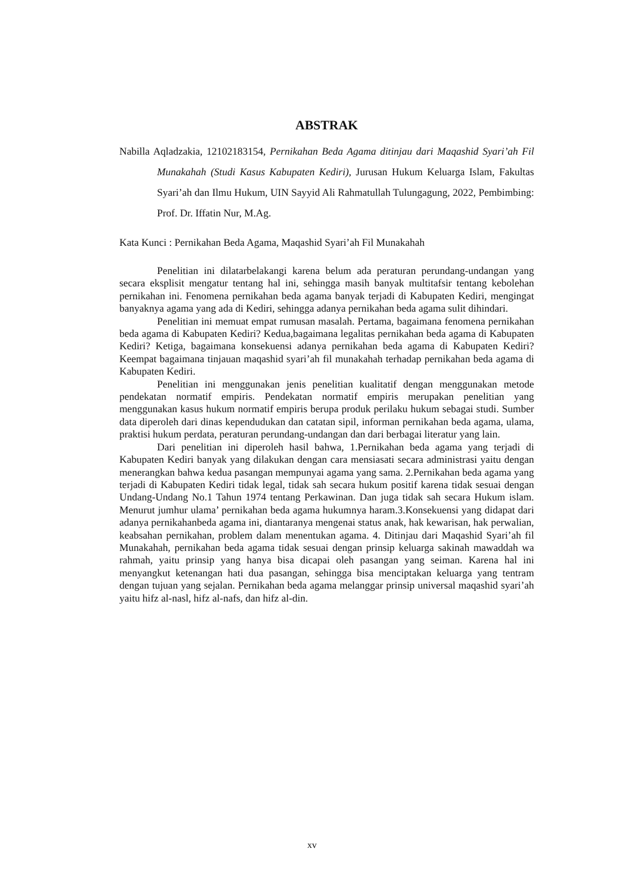ABSTRAK
Nabilla Aqladzakia, 12102183154, Pernikahan Beda Agama ditinjau dari Maqashid Syari’ah Fil Munakahah (Studi Kasus Kabupaten Kediri), Jurusan Hukum Keluarga Islam, Fakultas Syari’ah dan Ilmu Hukum, UIN Sayyid Ali Rahmatullah Tulungagung, 2022, Pembimbing: Prof. Dr. Iffatin Nur, M.Ag.
Kata Kunci : Pernikahan Beda Agama, Maqashid Syari’ah Fil Munakahah
Penelitian ini dilatarbelakangi karena belum ada peraturan perundang-undangan yang secara eksplisit mengatur tentang hal ini, sehingga masih banyak multitafsir tentang kebolehan pernikahan ini. Fenomena pernikahan beda agama banyak terjadi di Kabupaten Kediri, mengingat banyaknya agama yang ada di Kediri, sehingga adanya pernikahan beda agama sulit dihindari.
Penelitian ini memuat empat rumusan masalah. Pertama, bagaimana fenomena pernikahan beda agama di Kabupaten Kediri? Kedua,bagaimana legalitas pernikahan beda agama di Kabupaten Kediri? Ketiga, bagaimana konsekuensi adanya pernikahan beda agama di Kabupaten Kediri? Keempat bagaimana tinjauan maqashid syari’ah fil munakahah terhadap pernikahan beda agama di Kabupaten Kediri.
Penelitian ini menggunakan jenis penelitian kualitatif dengan menggunakan metode pendekatan normatif empiris. Pendekatan normatif empiris merupakan penelitian yang menggunakan kasus hukum normatif empiris berupa produk perilaku hukum sebagai studi. Sumber data diperoleh dari dinas kependudukan dan catatan sipil, informan pernikahan beda agama, ulama, praktisi hukum perdata, peraturan perundang-undangan dan dari berbagai literatur yang lain.
Dari penelitian ini diperoleh hasil bahwa, 1.Pernikahan beda agama yang terjadi di Kabupaten Kediri banyak yang dilakukan dengan cara mensiasati secara administrasi yaitu dengan menerangkan bahwa kedua pasangan mempunyai agama yang sama. 2.Pernikahan beda agama yang terjadi di Kabupaten Kediri tidak legal, tidak sah secara hukum positif karena tidak sesuai dengan Undang-Undang No.1 Tahun 1974 tentang Perkawinan. Dan juga tidak sah secara Hukum islam. Menurut jumhur ulama’ pernikahan beda agama hukumnya haram.3.Konsekuensi yang didapat dari adanya pernikahanbeda agama ini, diantaranya mengenai status anak, hak kewarisan, hak perwalian, keabsahan pernikahan, problem dalam menentukan agama. 4. Ditinjau dari Maqashid Syari’ah fil Munakahah, pernikahan beda agama tidak sesuai dengan prinsip keluarga sakinah mawaddah wa rahmah, yaitu prinsip yang hanya bisa dicapai oleh pasangan yang seiman. Karena hal ini menyangkut ketenangan hati dua pasangan, sehingga bisa menciptakan keluarga yang tentram dengan tujuan yang sejalan. Pernikahan beda agama melanggar prinsip universal maqashid syari’ah yaitu hifz al-nasl, hifz al-nafs, dan hifz al-din.
xv